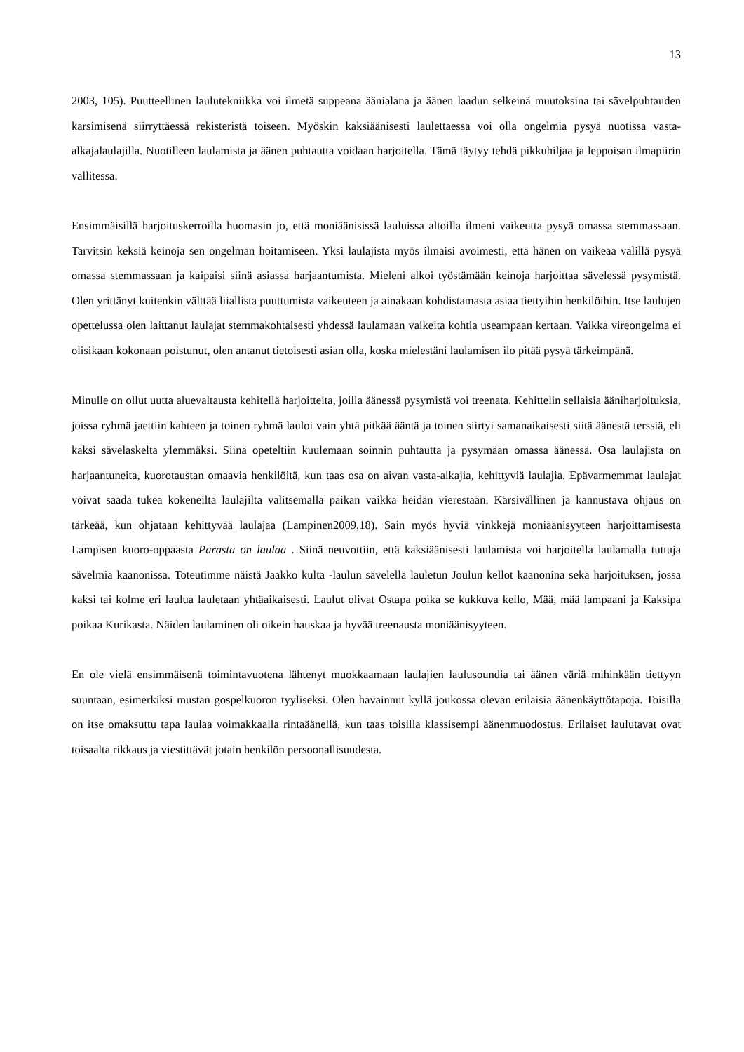13
2003, 105). Puutteellinen laulutekniikka voi ilmetä suppeana äänialana ja äänen laadun selkeinä muutoksina tai sävelpuhtauden kärsimisenä siirryttäessä rekisteristä toiseen. Myöskin kaksiäänisesti laulettaessa voi olla ongelmia pysyä nuotissa vasta-alkajalaulajilla. Nuotilleen laulamista ja äänen puhtautta voidaan harjoitella. Tämä täytyy tehdä pikkuhiljaa ja leppoisan ilmapiirin vallitessa.
Ensimmäisillä harjoituskerroilla huomasin jo, että moniäänisissä lauluissa altoilla ilmeni vaikeutta pysyä omassa stemmassaan. Tarvitsin keksiä keinoja sen ongelman hoitamiseen. Yksi laulajista myös ilmaisi avoimesti, että hänen on vaikeaa välillä pysyä omassa stemmassaan ja kaipaisi siinä asiassa harjaantumista. Mieleni alkoi työstämään keinoja harjoittaa sävelessä pysymistä. Olen yrittänyt kuitenkin välttää liiallista puuttumista vaikeuteen ja ainakaan kohdistamasta asiaa tiettyihin henkilöihin. Itse laulujen opettelussa olen laittanut laulajat stemmakohtaisesti yhdessä laulamaan vaikeita kohtia useampaan kertaan. Vaikka vireongelma ei olisikaan kokonaan poistunut, olen antanut tietoisesti asian olla, koska mielestäni laulamisen ilo pitää pysyä tärkeimpänä.
Minulle on ollut uutta aluevaltausta kehitellä harjoitteita, joilla äänessä pysymistä voi treenata. Kehittelin sellaisia ääniharjoituksia, joissa ryhmä jaettiin kahteen ja toinen ryhmä lauloi vain yhtä pitkää ääntä ja toinen siirtyi samanaikaisesti siitä äänestä terssiä, eli kaksi sävelaskelta ylemmäksi. Siinä opeteltiin kuulemaan soinnin puhtautta ja pysymään omassa äänessä. Osa laulajista on harjaantuneita, kuorotaustan omaavia henkilöitä, kun taas osa on aivan vasta-alkajia, kehittyviä laulajia. Epävarmemmat laulajat voivat saada tukea kokeneilta laulajilta valitsemalla paikan vaikka heidän vierestään. Kärsivällinen ja kannustava ohjaus on tärkeää, kun ohjataan kehittyvää laulajaa (Lampinen2009,18). Sain myös hyviä vinkkejä moniäänisyyteen harjoittamisesta Lampisen kuoro-oppaasta Parasta on laulaa . Siinä neuvottiin, että kaksiäänisesti laulamista voi harjoitella laulamalla tuttuja sävelmiä kaanonissa. Toteutimme näistä Jaakko kulta -laulun sävelellä lauletun Joulun kellot kaanonina sekä harjoituksen, jossa kaksi tai kolme eri laulua lauletaan yhtäaikaisesti. Laulut olivat Ostapa poika se kukkuva kello, Mää, mää lampaani ja Kaksipa poikaa Kurikasta. Näiden laulaminen oli oikein hauskaa ja hyvää treenausta moniäänisyyteen.
En ole vielä ensimmäisenä toimintavuotena lähtenyt muokkaamaan laulajien laulusoundia tai äänen väriä mihinkään tiettyyn suuntaan, esimerkiksi mustan gospelkuoron tyyliseksi. Olen havainnut kyllä joukossa olevan erilaisia äänenkäyttötapoja. Toisilla on itse omaksuttu tapa laulaa voimakkaalla rintaäänellä, kun taas toisilla klassisempi äänenmuodostus. Erilaiset laulutavat ovat toisaalta rikkaus ja viestittävät jotain henkilön persoonallisuudesta.